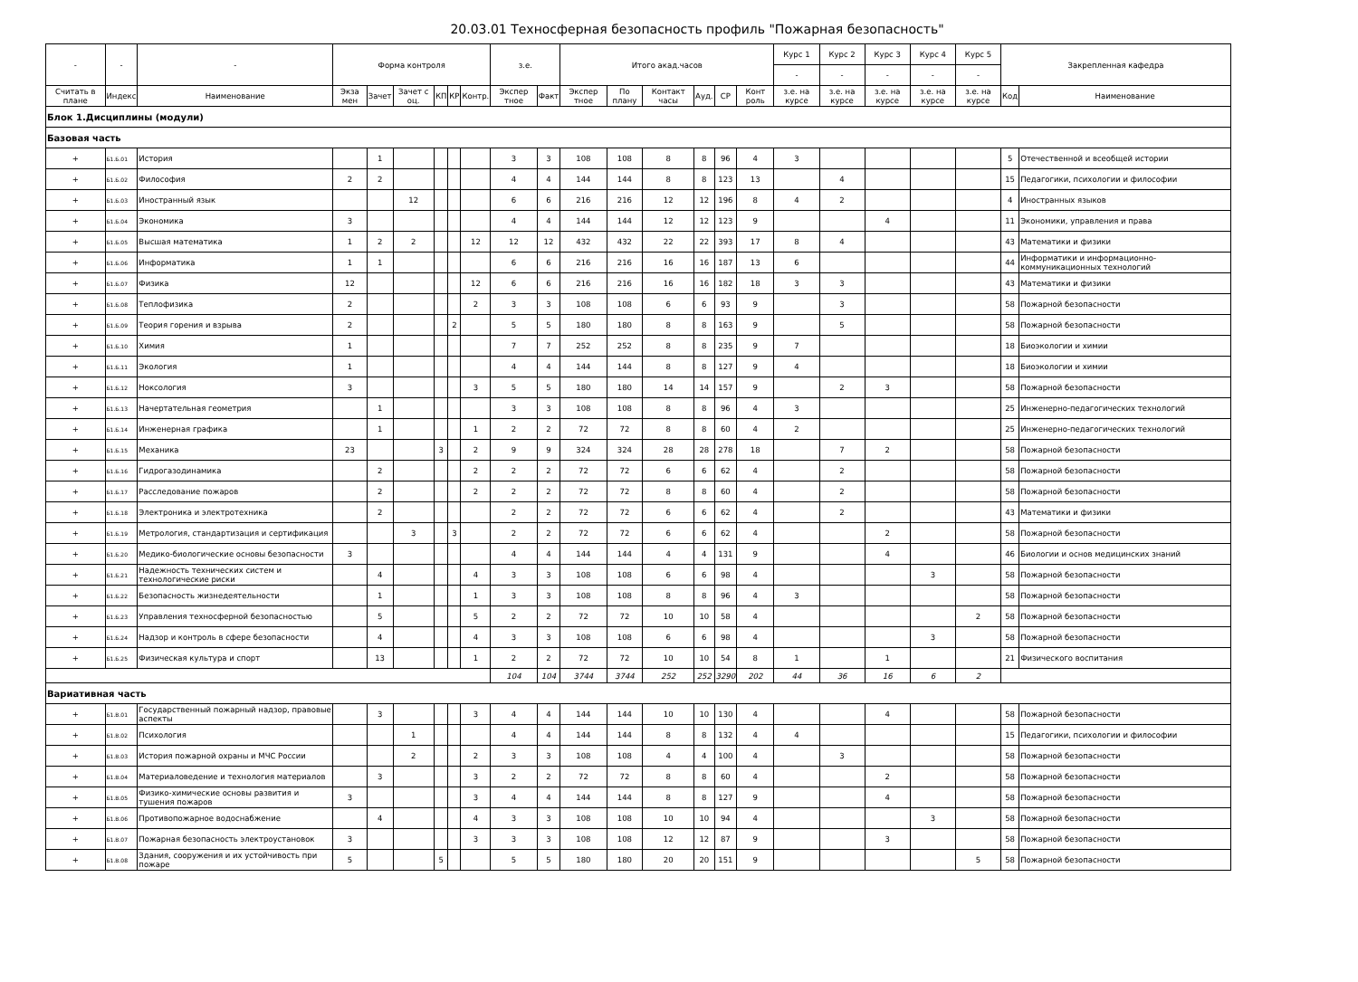20.03.01 Техносферная безопасность профиль "Пожарная безопасность"
| - | - | - | Форма контроля | | | | | | з.е. | | Итого акад.часов | | | | | | Курс 1 | Курс 2 | Курс 3 | Курс 4 | Курс 5 | Закрепленная кафедра | |
| --- | --- | --- | --- | --- | --- | --- | --- | --- | --- | --- | --- | --- | --- | --- | --- | --- | --- | --- | --- | --- | --- | --- | --- |
| | | | | | | | | | | | | | | | | | - | - | - | - | - | | |
| Считать в плане | Индекс | Наименование | Экза мен | Зачет | Зачет с оц. | КП | КР | Контр. | Экспер тное | Факт | Экспер тное | По плану | Контакт часы | Ауд. | СР | Конт роль | з.е. на курсе | з.е. на курсе | з.е. на курсе | з.е. на курсе | з.е. на курсе | Код | Наименование |
| Блок 1.Дисциплины (модули) | | | | | | | | | | | | | | | | | | | | | | | |
| Базовая часть | | | | | | | | | | | | | | | | | | | | | | | |
| + | Б1.Б.01 | История | | 1 | | | | | 3 | 3 | 108 | 108 | 8 | 8 | 96 | 4 | 3 | | | | | 5 | Отечественной и всеобщей истории |
| + | Б1.Б.02 | Философия | 2 | 2 | | | | | 4 | 4 | 144 | 144 | 8 | 8 | 123 | 13 | | 4 | | | | 15 | Педагогики, психологии и философии |
| + | Б1.Б.03 | Иностранный язык | | | 12 | | | | 6 | 6 | 216 | 216 | 12 | 12 | 196 | 8 | 4 | 2 | | | | 4 | Иностранных языков |
| + | Б1.Б.04 | Экономика | 3 | | | | | | 4 | 4 | 144 | 144 | 12 | 12 | 123 | 9 | | | 4 | | | 11 | Экономики, управления и права |
| + | Б1.Б.05 | Высшая математика | 1 | 2 | 2 | | | 12 | 12 | 12 | 432 | 432 | 22 | 22 | 393 | 17 | 8 | 4 | | | | 43 | Математики и физики |
| + | Б1.Б.06 | Информатика | 1 | 1 | | | | | 6 | 6 | 216 | 216 | 16 | 16 | 187 | 13 | 6 | | | | | 44 | Информатики и информационно-коммуникационных технологий |
| + | Б1.Б.07 | Физика | 12 | | | | | 12 | 6 | 6 | 216 | 216 | 16 | 16 | 182 | 18 | 3 | 3 | | | | 43 | Математики и физики |
| + | Б1.Б.08 | Теплофизика | 2 | | | | | 2 | 3 | 3 | 108 | 108 | 6 | 6 | 93 | 9 | | 3 | | | | 58 | Пожарной безопасности |
| + | Б1.Б.09 | Теория горения и взрыва | 2 | | | | 2 | | 5 | 5 | 180 | 180 | 8 | 8 | 163 | 9 | | 5 | | | | 58 | Пожарной безопасности |
| + | Б1.Б.10 | Химия | 1 | | | | | | 7 | 7 | 252 | 252 | 8 | 8 | 235 | 9 | 7 | | | | | 18 | Биоэкологии и химии |
| + | Б1.Б.11 | Экология | 1 | | | | | | 4 | 4 | 144 | 144 | 8 | 8 | 127 | 9 | 4 | | | | | 18 | Биоэкологии и химии |
| + | Б1.Б.12 | Ноксология | 3 | | | | | 3 | 5 | 5 | 180 | 180 | 14 | 14 | 157 | 9 | | 2 | 3 | | | 58 | Пожарной безопасности |
| + | Б1.Б.13 | Начертательная геометрия | | 1 | | | | | 3 | 3 | 108 | 108 | 8 | 8 | 96 | 4 | 3 | | | | | 25 | Инженерно-педагогических технологий |
| + | Б1.Б.14 | Инженерная графика | | 1 | | | | 1 | 2 | 2 | 72 | 72 | 8 | 8 | 60 | 4 | 2 | | | | | 25 | Инженерно-педагогических технологий |
| + | Б1.Б.15 | Механика | 23 | | | 3 | | 2 | 9 | 9 | 324 | 324 | 28 | 28 | 278 | 18 | | 7 | 2 | | | 58 | Пожарной безопасности |
| + | Б1.Б.16 | Гидрогазодинамика | | 2 | | | | 2 | 2 | 2 | 72 | 72 | 6 | 6 | 62 | 4 | | 2 | | | | 58 | Пожарной безопасности |
| + | Б1.Б.17 | Расследование пожаров | | 2 | | | | 2 | 2 | 2 | 72 | 72 | 8 | 8 | 60 | 4 | | 2 | | | | 58 | Пожарной безопасности |
| + | Б1.Б.18 | Электроника и электротехника | | 2 | | | | | 2 | 2 | 72 | 72 | 6 | 6 | 62 | 4 | | 2 | | | | 43 | Математики и физики |
| + | Б1.Б.19 | Метрология, стандартизация и сертификация | | | 3 | | 3 | | 2 | 2 | 72 | 72 | 6 | 6 | 62 | 4 | | | 2 | | | 58 | Пожарной безопасности |
| + | Б1.Б.20 | Медико-биологические основы безопасности | 3 | | | | | | 4 | 4 | 144 | 144 | 4 | 4 | 131 | 9 | | | 4 | | | 46 | Биологии и основ медицинских знаний |
| + | Б1.Б.21 | Надежность технических систем и технологические риски | | 4 | | | | 4 | 3 | 3 | 108 | 108 | 6 | 6 | 98 | 4 | | | | 3 | | 58 | Пожарной безопасности |
| + | Б1.Б.22 | Безопасность жизнедеятельности | | 1 | | | | 1 | 3 | 3 | 108 | 108 | 8 | 8 | 96 | 4 | 3 | | | | | 58 | Пожарной безопасности |
| + | Б1.Б.23 | Управления техносферной безопасностью | | 5 | | | | 5 | 2 | 2 | 72 | 72 | 10 | 10 | 58 | 4 | | | | | 2 | 58 | Пожарной безопасности |
| + | Б1.Б.24 | Надзор и контроль в сфере безопасности | | 4 | | | | 4 | 3 | 3 | 108 | 108 | 6 | 6 | 98 | 4 | | | | 3 | | 58 | Пожарной безопасности |
| + | Б1.Б.25 | Физическая культура и спорт | | 13 | | | | 1 | 2 | 2 | 72 | 72 | 10 | 10 | 54 | 8 | 1 | | 1 | | | 21 | Физического воспитания |
| | | | | | | | | | 104 | 104 | 3744 | 3744 | 252 | 252 | 3290 | 202 | 44 | 36 | 16 | 6 | 2 | | |
| Вариативная часть | | | | | | | | | | | | | | | | | | | | | | | |
| + | Б1.В.01 | Государственный пожарный надзор, правовые аспекты | | 3 | | | | 3 | 4 | 4 | 144 | 144 | 10 | 10 | 130 | 4 | | | 4 | | | 58 | Пожарной безопасности |
| + | Б1.В.02 | Психология | | | 1 | | | | 4 | 4 | 144 | 144 | 8 | 8 | 132 | 4 | 4 | | | | | 15 | Педагогики, психологии и философии |
| + | Б1.В.03 | История пожарной охраны и МЧС России | | | 2 | | | 2 | 3 | 3 | 108 | 108 | 4 | 4 | 100 | 4 | | 3 | | | | 58 | Пожарной безопасности |
| + | Б1.В.04 | Материаловедение и технология материалов | | 3 | | | | 3 | 2 | 2 | 72 | 72 | 8 | 8 | 60 | 4 | | | 2 | | | 58 | Пожарной безопасности |
| + | Б1.В.05 | Физико-химические основы развития и тушения пожаров | 3 | | | | | 3 | 4 | 4 | 144 | 144 | 8 | 8 | 127 | 9 | | | 4 | | | 58 | Пожарной безопасности |
| + | Б1.В.06 | Противопожарное водоснабжение | | 4 | | | | 4 | 3 | 3 | 108 | 108 | 10 | 10 | 94 | 4 | | | | 3 | | 58 | Пожарной безопасности |
| + | Б1.В.07 | Пожарная безопасность электроустановок | 3 | | | | | 3 | 3 | 3 | 108 | 108 | 12 | 12 | 87 | 9 | | | 3 | | | 58 | Пожарной безопасности |
| + | Б1.В.08 | Здания, сооружения и их устойчивость при пожаре | 5 | | | 5 | | | 5 | 5 | 180 | 180 | 20 | 20 | 151 | 9 | | | | | 5 | 58 | Пожарной безопасности |